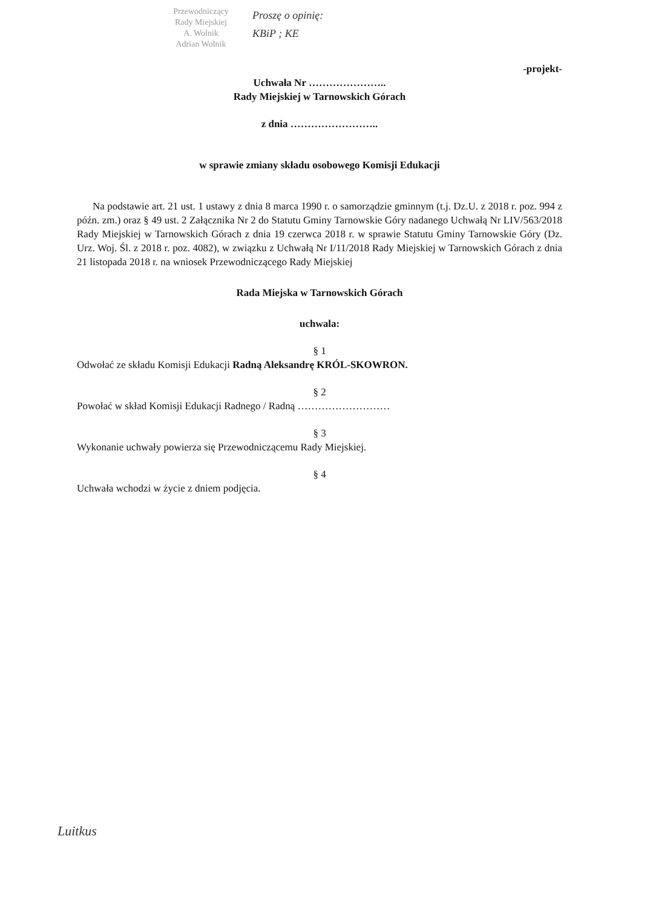Przewodniczący
Rady Miejskiej
A. Wolnik
Adrian Wolnik
Proszę o opinię:
KBiP ; KE
-projekt-
Uchwała Nr …………………..
Rady Miejskiej w Tarnowskich Górach
z dnia ……………………..
w sprawie zmiany składu osobowego Komisji Edukacji
Na podstawie art. 21 ust. 1 ustawy z dnia 8 marca 1990 r. o samorządzie gminnym (t.j. Dz.U. z 2018 r. poz. 994 z późn. zm.) oraz § 49 ust. 2 Załącznika Nr 2 do Statutu Gminy Tarnowskie Góry nadanego Uchwałą Nr LIV/563/2018 Rady Miejskiej w Tarnowskich Górach z dnia 19 czerwca 2018 r. w sprawie Statutu Gminy Tarnowskie Góry (Dz. Urz. Woj. Śl. z 2018 r. poz. 4082), w związku z Uchwałą Nr I/11/2018 Rady Miejskiej w Tarnowskich Górach z dnia 21 listopada 2018 r. na wniosek Przewodniczącego Rady Miejskiej
Rada Miejska w Tarnowskich Górach
uchwala:
§ 1
Odwołać ze składu Komisji Edukacji Radną Aleksandrę KRÓL-SKOWRON.
§ 2
Powołać w skład Komisji Edukacji Radnego / Radną ………………………
§ 3
Wykonanie uchwały powierza się Przewodniczącemu Rady Miejskiej.
§ 4
Uchwała wchodzi w życie z dniem podjęcia.
Luitkus